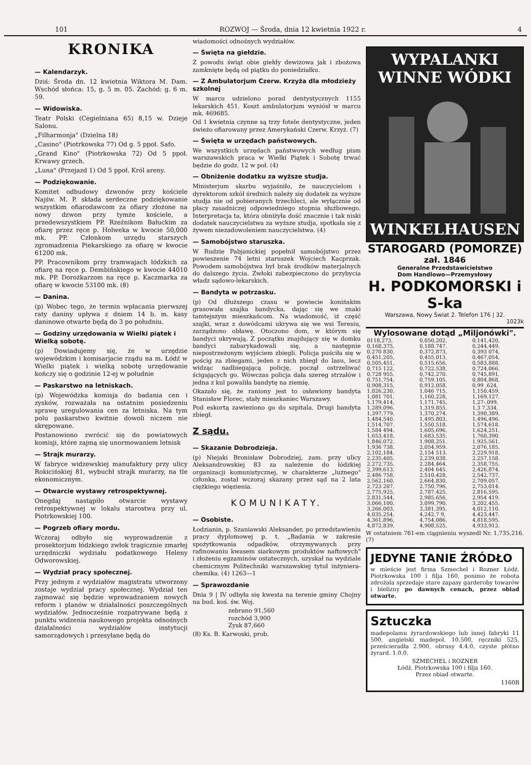101 ROZWOJ — Środa, dnia 12 kwietnia 1922 r. 4
KRONIKA
— Kalendarzyk.
Dziś: Środa dn. 12 kwietnia Wiktora M. Dam. Wschód słońca: 15, g. 5 m. 05. Zachód: g. 6 m. 59.
— Widowiska.
Teatr Polski (Cegielniana 65) 8,15 w. Dzieje Salonu.
„Filharmonja" (Dzielna 18)
„Casino" (Piotrkowska 77) Od g. 5 ppoł. Safo.
„Grand Kino" (Piotrkowska 72) Od 5 ppoł. Krwawy grzech.
„Luna" (Przejazd 1) Od 5 ppoł. Król areny.
— Podziękowanie.
Komitet odbudowy dzwonów przy kościele Najśw. M. P. składa serdeczne podziękowanie wszystkim ofiarodawcom za ofiary złożone na nowy dzwon przy tymże kościele, a przedewszystkiem PP. Rzeźnikom Bałuckim za ofiarę przez ręce p. Holweka w kwocie 50,000 mk. PP. Członkom urzędu starszych zgromadzenia Piekarskiego za ofiarę w kwocie 61200 mk.
PP. Pracownikom przy tramwajach łódzkich za ofiarę na ręce p. Dembińskiego w kwocie 44010 mk. PP. Dorożkarzom na ręce p. Kaczmarka za ofiarę w kwocie 53100 mk. (8)
— Danina.
(p) Wobec tego, że termin wpłacania pierwszej raty daniny upływa z dniem 14 b. m. kasy daninowe otwarte będą do 3 po południu.
— Godziny urzędowania w Wielki piątek i Wielką sobotę.
(p) Dowiadujemy się, że w urzędzie wojewódzkim i komisarjacie rządu na m. Łódź w Wielki piątek i wielką sobotę urzędowanie kończy się o godzinie 12-ej w południe
— Paskarstwo na letniskach.
(p) Wojewódzka komisja do badania cen i zysków, rozważała na ostatnim posiedzeniu sprawę uregulowania cen za letniska. Na tym polu paskarstwo kwitnie dowoli niczem nie skrępowane.
Postanowiono zwrócić się do powiatowych komisji, które zajmą się unormowaniem letnisk
— Strajk murarzy.
W fabryce widzewskiej manufaktury przy ulicy Rokicińskiej 81, wybuchł strajk murarzy, na tle ekonomicznym.
— Otwarcie wystawy retrospektywnej.
Onegdaj nastąpiło otwarcie wystawy retrospektywnej w lokalu starostwa przy ul. Piotrkowskiej 100.
— Pogrzeb ofiary mordu.
Wczoraj odbyło się wyprowadzenie z prosektorjum łódzkiego zwłok tragicznie zmarłej urzędniczki wydziału podatkowego Heleny Odworowskiej.
— Wydział pracy społecznej.
Przy jednym z wydziałów magistratu utworzony zostaje wydział pracy społecznej. Wydział ten zajmować się będzie wprowadzaniem nowych reform i planów w działalności poszczególnych wydziałów. Jednocześnie rozpatrywane będą z punktu widzenia naukowego projekta odnośnych działalności wydziałów instytucji samorządowych i przesyłane będą do
wiadomości odnośnych wydziałów.
— Święta na giełdzie.
Z powodu świąt obie giełdy dewizowa jak i zbożowa zamknięte będą od piątku do poniedziałku.
— Z Ambulatorjum Czerw. Krzyża dla młodzieży szkolnej
W marcu udzielono porad dentystycznych 1155 lekarskich 451. Koszt ambulatorjum wyniósł w marcu mk. 469685.
Od 1 kwietnia czynne są trzy fotele dentystyczne, jeden świeżo ofiarowany przez Amerykański Czerw. Krzyż. (7)
— Święta w urzędach państwowych.
We wszystkich urzędach państwowych według pism warszawskich praca w Wielki Piątek i Sobotę trwać będzie do godz. 12 w poł. (4)
— Obniżenie dodatku za wyższe studja.
Ministerjum skarbu wyjaśniło, że nauczycielom i dyrektorom szkół średnich należy się dodatek za wyższe studja nie od pobieranych trzechleci, ale wyłącznie od płacy zasadniczej odpowiedniego stopnia służbowego. Interpretacja ta, która obniżyła dość znacznie i tak niski dodatek nauczycielstwa za wyższe studja, spotkała się z żywem niezadowoleniem nauczycielstwa. (4)
— Samobójstwo staruszka.
W Rudzie Pabjanickiej popełnił samobójstwo przez powieszenie 74 letni staruszek Wojciech Kacprzak. Powodem samobójstwa był brak środków materjalnych do dalszego życia. Zwłoki zabezpieczono do przybycia władz sądowo-lekarskich.
— Bandyta w potrzasku.
(p) Od dłuższego czasu w powiecie konińskim grasowała szajka bandycka, dając się we znaki tamtejszym mieszkańcom. Na wiadomość, iż część szajki, wraz z dowódcami ukrywa się we wsi Teresiu, zarządzono obławę. Otoczono dom, w którym się bandyci ukrywają. Z początku znajdujący się w domku bandyci zabarykadowali się, a następnie niepostrzeżonym wyjściem zbiegli. Policja puściła się w pościg za zbiegami, jeden z nich zbiegł do lasu, lecz widząc nadbiegającą policję, począł ostrzeliwać ścigających go. Wówczas policja dała szereg strzałów i jedna z kul powaliła bandytę na ziemię.
Okazało się, że raniony jest to osławiony bandyta Stanisław Florec, stały mieszkaniec Warszawy.
Pod eskortą zawieziono go do szpitala. Drugi bandyta zbiegł.
Z sądu.
— Skazanie Dobrodzieja.
(p) Niejaki Bronisław Dobrodziej, zam. przy ulicy Aleksandrowskiej 83 za należenie do łódzkiej organizacji komunistycznej, w charakterze „lużnego" członka, został wczoraj skazany przez sąd na 2 lata ciężkiego więzienia.
KOMUNIKATY.
— Osobiste.
Łodzianin, p. Szaniawski Aleksander, po przedstawieniu pracy dyplomowej p. t. „Badania w zakresie spożytkowania odpadków, otrzymywanych przy rafinowaniu kwasem siarkowym produktów naftowych" i złożeniu egzaminów ostatecznych, uzyskał na wydziale chemicznym Politechniki warszawskiej tytuł inżyniera-chemika. (4) 1263—1
— Sprawozdanie
Dnia 9 | IV odbyła się kwesta na terenie gminy Chojny na bud. koś. św. Woj.
zebrano 91,560
rozchód 3,900
Zysk 87,660
(8) Ks. B. Karwoski, prob.
WYPALANKI WINNE WÓDKI
WINKELHAUSEN
STAROGARD (POMORZE)
zał. 1846
Generalne Przedstawicielstwo
Dom Handlowo—Przemysłowy
H. PODKOMORSKI i S-ka
Warszawa, Nowy Świat 2. Telefon 176 | 32.
1023k
Wylosowane dotąd „Miljonówki".
| 0118,273, | 0,050,202, | 0,141,420, |
| 0,168,375, | 0,188,747, | 0,244,449, |
| 0,270 830, | 0,372,873, | 0,393 074, |
| 0,451,205, | 0,455,013, | 0,467,054, |
| 0,505,451, | 0,515,656, | 0,583,888, |
| 0,715 122, | 0,722,538, | 0,724,066, |
| 0,728 955, | 0,742,270. | 0,745,891, |
| 0,751,754, | 0,759,105, | 0,804,868, |
| 0,908,315, | 0,912,058, | 0,99 ,624, |
| 1,026,230, | 1,046 715, | 1,150,459, |
| 1,081 701, | 1,160,228, | 1,169,127, |
| 1,179,414, | 1,171,745, | 1,27-,099, |
| 1,289,096. | 1,319,855. | 1,3 7,334, |
| 1,397,779. | 1,370,274. | 1,390,389. |
| 1,484,540. | 1,495,803. | 1,496,496. |
| 1,514,707. | 1,550,518. | 1,574,618. |
| 1,584 494. | 1,605,696, | 1,624,251. |
| 1,653,418. | 1,683,535. | 1,760,390. |
| 1,846,072. | 1,908,251. | 1,925,561. |
| 1,936 738. | 2,054,959. | 2,076,185. |
| 2,102,184. | 2,154 513. | 2,229,918. |
| 2,235,405. | 2,239,038. | 2,257,158. |
| 2,272,735. | 2,284,464. | 2,358,755. |
| 2,399,613. | 2,404 645. | 2,426,874. |
| 2,486 758, | 2,510,428, | 2,542,737. |
| 2,562,160. | 2,664,830, | 2,709,057, |
| 2,723 207, | 2,750,796, | 2,753,014. |
| 2,775,925, | 2,787,425, | 2,816,595. |
| 2,831,544, | 2,985,656, | 2,954 419. |
| 3,066,100, | 3,099,790, | 3,202,455. |
| 3,266,003, | 3,381,395, | 4,012,110. |
| 4,035,254, | 4,242,7 9, | 4,423,447. |
| 4,361,896, | 4,754,086, | 4,818,595. |
| 4,872,839, | 4,908,525, | 4,933,912. |
W ostatniem 761-em ciągnieniu wyszedł Nr. 1,735,216. (7)
JEDYNE TANIE ŹRÓDŁO
w mieście jest firma Szmechel i Rozner Łódź, Piotrkowska 100 i filja 160, ponimo że robota zdrożała sprzedaje stare zapasy garderoby towarów i bielizny po dawnych cenach, przez obiad otwarte.
Sztuczka
madepolamu żyrardowskiego lub innej fabryki 11 500, angielski madepol. 10.500, ręczniki 525, prześcieradła 2.900, obrusy 4.4.0, czyste płótno żyrard. 1.0.0.
SZMECHEL i ROZNER
Łódź, Piotrkowska 100 i filja 160.
Przez obiad otwarte.
1160B